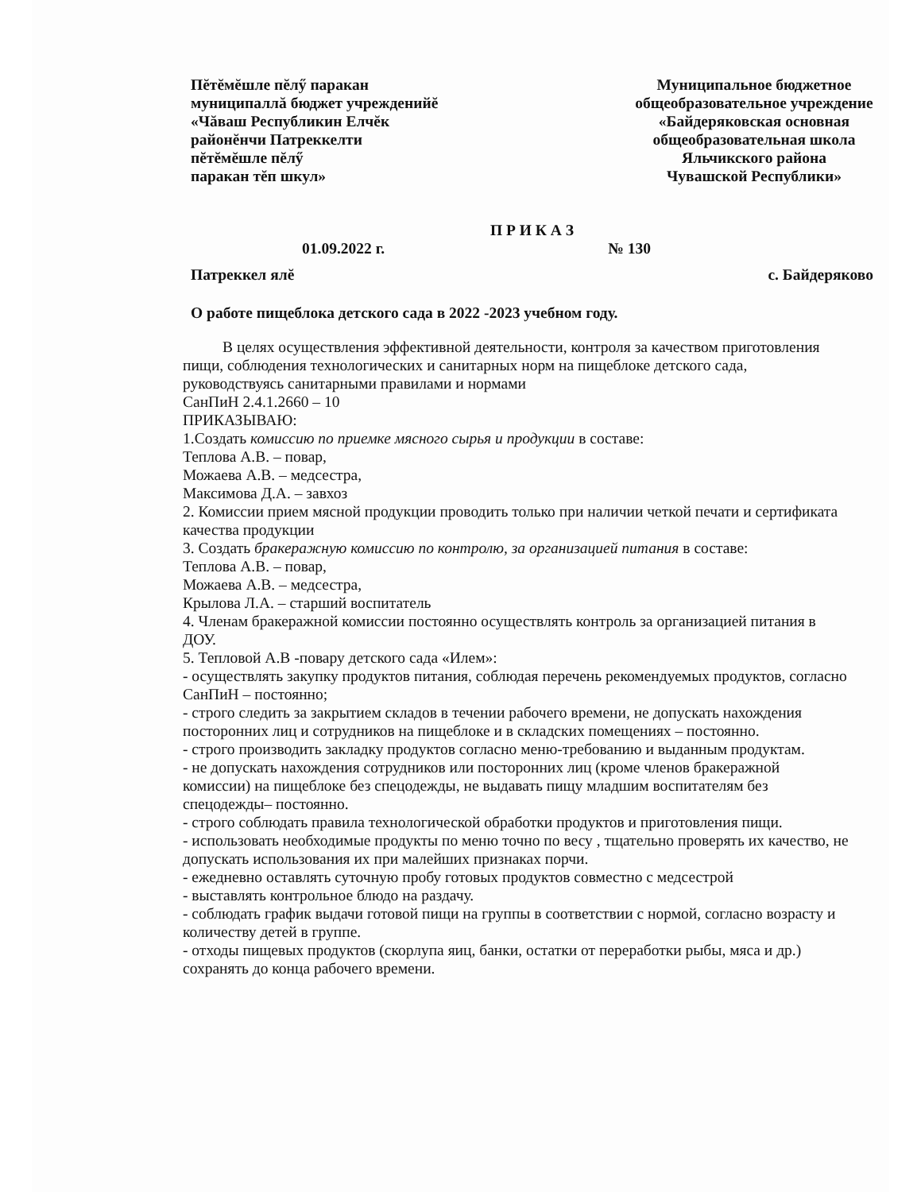Пĕтĕмĕшле пĕлӳ паракан
муниципаллă бюджет учрежденийĕ
«Чăваш Республикин Елчĕк
районĕнчи Патреккелти
пĕтĕмĕшле пĕлӳ
паракан тĕп шкул»
Муниципальное бюджетное
общеобразовательное учреждение
«Байдеряковская основная
общеобразовательная школа
Яльчикского района
Чувашской Республики»
П Р И К А З
01.09.2022 г. № 130
Патреккел ялĕ с. Байдеряково
О работе пищеблока детского сада в 2022 -2023 учебном году.
В целях осуществления эффективной деятельности, контроля за качеством приготовления пищи, соблюдения технологических и санитарных норм на пищеблоке детского сада, руководствуясь санитарными правилами и нормами
СанПиН 2.4.1.2660 – 10
ПРИКАЗЫВАЮ:
1.Создать комиссию по приемке мясного сырья и продукции в составе:
Теплова А.В. – повар,
Можаева А.В. – медсестра,
Максимова Д.А. – завхоз
2. Комиссии прием мясной продукции проводить только при наличии четкой печати и сертификата качества продукции
3. Создать бракеражную комиссию по контролю, за организацией питания в составе:
Теплова А.В. – повар,
Можаева А.В. – медсестра,
Крылова Л.А. – старший воспитатель
4. Членам бракеражной комиссии постоянно осуществлять контроль за организацией питания в ДОУ.
5. Тепловой А.В -повару детского сада «Илем»:
- осуществлять закупку продуктов питания, соблюдая перечень рекомендуемых продуктов, согласно СанПиН – постоянно;
- строго следить за закрытием складов в течении рабочего времени, не допускать нахождения посторонних лиц и сотрудников на пищеблоке и в складских помещениях – постоянно.
- строго производить закладку продуктов согласно меню-требованию и выданным продуктам.
- не допускать нахождения сотрудников или посторонних лиц (кроме членов бракеражной комиссии) на пищеблоке без спецодежды, не выдавать пищу младшим воспитателям без спецодежды– постоянно.
- строго соблюдать правила технологической обработки продуктов и приготовления пищи.
- использовать необходимые продукты по меню точно по весу , тщательно проверять их качество, не допускать использования их при малейших признаках порчи.
- ежедневно оставлять суточную пробу готовых продуктов совместно с медсестрой
- выставлять контрольное блюдо на раздачу.
- соблюдать график выдачи готовой пищи на группы в соответствии с нормой, согласно возрасту и количеству детей в группе.
- отходы пищевых продуктов (скорлупа яиц, банки, остатки от переработки рыбы, мяса и др.) сохранять до конца рабочего времени.